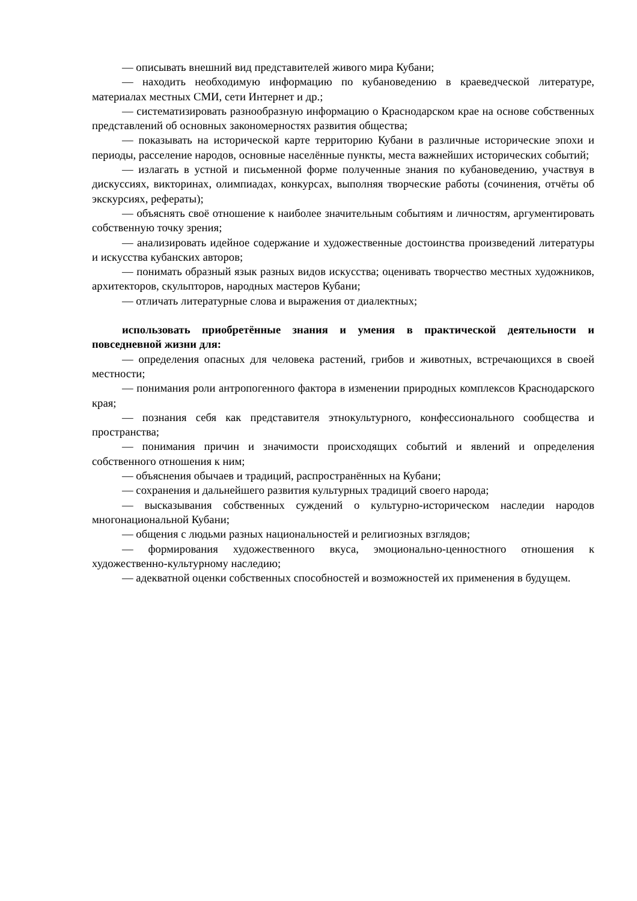— описывать внешний вид представителей живого мира Кубани;
— находить необходимую информацию по кубановедению в краеведческой литературе, материалах местных СМИ, сети Интернет и др.;
— систематизировать разнообразную информацию о Краснодарском крае на основе собственных представлений об основных закономерностях развития общества;
— показывать на исторической карте территорию Кубани в различные исторические эпохи и периоды, расселение народов, основные населённые пункты, места важнейших исторических событий;
— излагать в устной и письменной форме полученные знания по кубановедению, участвуя в дискуссиях, викторинах, олимпиадах, конкурсах, выполняя творческие работы (сочинения, отчёты об экскурсиях, рефераты);
— объяснять своё отношение к наиболее значительным событиям и личностям, аргументировать собственную точку зрения;
— анализировать идейное содержание и художественные достоинства произведений литературы и искусства кубанских авторов;
— понимать образный язык разных видов искусства; оценивать творчество местных художников, архитекторов, скульпторов, народных мастеров Кубани;
— отличать литературные слова и выражения от диалектных;
использовать приобретённые знания и умения в практической деятельности и повседневной жизни для:
— определения опасных для человека растений, грибов и животных, встречающихся в своей местности;
— понимания роли антропогенного фактора в изменении природных комплексов Краснодарского края;
— познания себя как представителя этнокультурного, конфессионального сообщества и пространства;
— понимания причин и значимости происходящих событий и явлений и определения собственного отношения к ним;
— объяснения обычаев и традиций, распространённых на Кубани;
— сохранения и дальнейшего развития культурных традиций своего народа;
— высказывания собственных суждений о культурно-историческом наследии народов многонациональной Кубани;
— общения с людьми разных национальностей и религиозных взглядов;
— формирования художественного вкуса, эмоционально-ценностного отношения к художественно-культурному наследию;
— адекватной оценки собственных способностей и возможностей их применения в будущем.